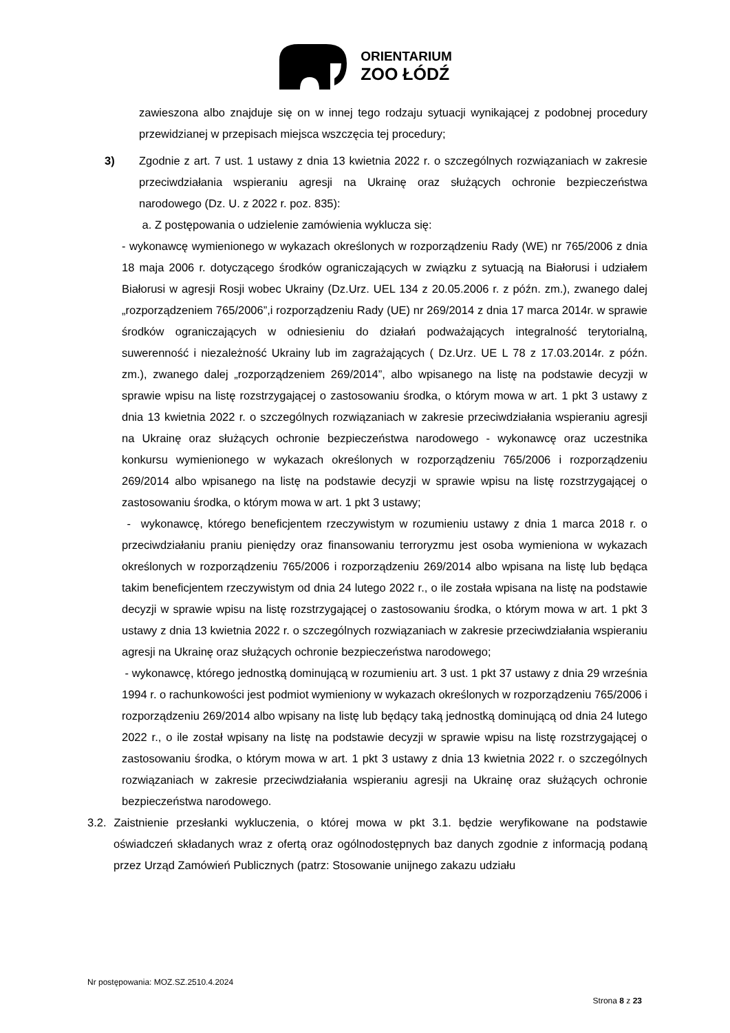ORIENTARIUM
ZOO ŁÓDŹ
zawieszona albo znajduje się on w innej tego rodzaju sytuacji wynikającej z podobnej procedury przewidzianej w przepisach miejsca wszczęcia tej procedury;
3) Zgodnie z art. 7 ust. 1 ustawy z dnia 13 kwietnia 2022 r. o szczególnych rozwiązaniach w zakresie przeciwdziałania wspieraniu agresji na Ukrainę oraz służących ochronie bezpieczeństwa narodowego (Dz. U. z 2022 r. poz. 835):
a. Z postępowania o udzielenie zamówienia wyklucza się:
- wykonawcę wymienionego w wykazach określonych w rozporządzeniu Rady (WE) nr 765/2006 z dnia 18 maja 2006 r. dotyczącego środków ograniczających w związku z sytuacją na Białorusi i udziałem Białorusi w agresji Rosji wobec Ukrainy (Dz.Urz. UEL 134 z 20.05.2006 r. z późn. zm.), zwanego dalej „rozporządzeniem 765/2006”,i rozporządzeniu Rady (UE) nr 269/2014 z dnia 17 marca 2014r. w sprawie środków ograniczających w odniesieniu do działań podważających integralność terytorialną, suwerenność i niezależność Ukrainy lub im zagrażających ( Dz.Urz. UE L 78 z 17.03.2014r. z późn. zm.), zwanego dalej „rozporządzeniem 269/2014”, albo wpisanego na listę na podstawie decyzji w sprawie wpisu na listę rozstrzygającej o zastosowaniu środka, o którym mowa w art. 1 pkt 3 ustawy z dnia 13 kwietnia 2022 r. o szczególnych rozwiązaniach w zakresie przeciwdziałania wspieraniu agresji na Ukrainę oraz służących ochronie bezpieczeństwa narodowego - wykonawcę oraz uczestnika konkursu wymienionego w wykazach określonych w rozporządzeniu 765/2006 i rozporządzeniu 269/2014 albo wpisanego na listę na podstawie decyzji w sprawie wpisu na listę rozstrzygającej o zastosowaniu środka, o którym mowa w art. 1 pkt 3 ustawy;
- wykonawcę, którego beneficjentem rzeczywistym w rozumieniu ustawy z dnia 1 marca 2018 r. o przeciwdziałaniu praniu pieniędzy oraz finansowaniu terroryzmu jest osoba wymieniona w wykazach określonych w rozporządzeniu 765/2006 i rozporządzeniu 269/2014 albo wpisana na listę lub będąca takim beneficjentem rzeczywistym od dnia 24 lutego 2022 r., o ile została wpisana na listę na podstawie decyzji w sprawie wpisu na listę rozstrzygającej o zastosowaniu środka, o którym mowa w art. 1 pkt 3 ustawy z dnia 13 kwietnia 2022 r. o szczególnych rozwiązaniach w zakresie przeciwdziałania wspieraniu agresji na Ukrainę oraz służących ochronie bezpieczeństwa narodowego;
- wykonawcę, którego jednostką dominującą w rozumieniu art. 3 ust. 1 pkt 37 ustawy z dnia 29 września 1994 r. o rachunkowości jest podmiot wymieniony w wykazach określonych w rozporządzeniu 765/2006 i rozporządzeniu 269/2014 albo wpisany na listę lub będący taką jednostką dominującą od dnia 24 lutego 2022 r., o ile został wpisany na listę na podstawie decyzji w sprawie wpisu na listę rozstrzygającej o zastosowaniu środka, o którym mowa w art. 1 pkt 3 ustawy z dnia 13 kwietnia 2022 r. o szczególnych rozwiązaniach w zakresie przeciwdziałania wspieraniu agresji na Ukrainę oraz służących ochronie bezpieczeństwa narodowego.
3.2. Zaistnienie przesłanki wykluczenia, o której mowa w pkt 3.1. będzie weryfikowane na podstawie oświadczeń składanych wraz z ofertą oraz ogólnodostępnych baz danych zgodnie z informacją podaną przez Urząd Zamówień Publicznych (patrz: Stosowanie unijnego zakazu udziału
Nr postępowania: MOZ.SZ.2510.4.2024
Strona 8 z 23